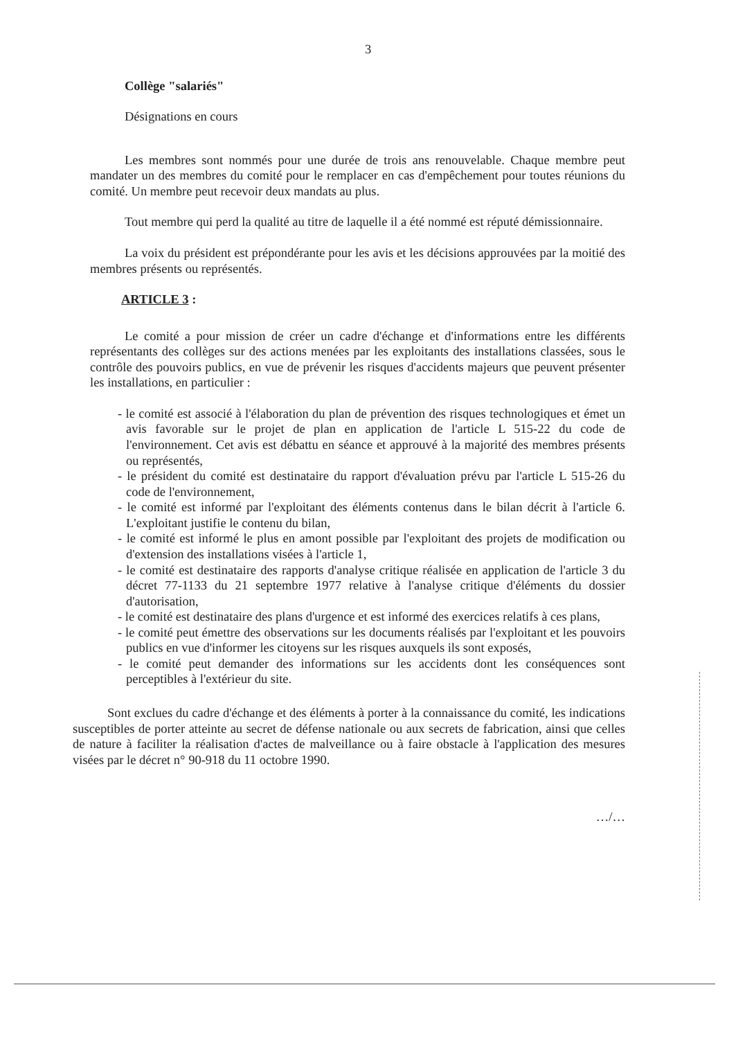3
Collège "salariés"
Désignations en cours
Les membres sont nommés pour une durée de trois ans renouvelable. Chaque membre peut mandater un des membres du comité pour le remplacer en cas d'empêchement pour toutes réunions du comité. Un membre peut recevoir deux mandats au plus.
Tout membre qui perd la qualité au titre de laquelle il a été nommé est réputé démissionnaire.
La voix du président est prépondérante pour les avis et les décisions approuvées par la moitié des membres présents ou représentés.
ARTICLE 3 :
Le comité a pour mission de créer un cadre d'échange et d'informations entre les différents représentants des collèges sur des actions menées par les exploitants des installations classées, sous le contrôle des pouvoirs publics, en vue de prévenir les risques d'accidents majeurs que peuvent présenter les installations, en particulier :
- le comité est associé à l'élaboration du plan de prévention des risques technologiques et émet un avis favorable sur le projet de plan en application de l'article L 515-22 du code de l'environnement. Cet avis est débattu en séance et approuvé à la majorité des membres présents ou représentés,
- le président du comité est destinataire du rapport d'évaluation prévu par l'article L 515-26 du code de l'environnement,
- le comité est informé par l'exploitant des éléments contenus dans le bilan décrit à l'article 6. L'exploitant justifie le contenu du bilan,
- le comité est informé le plus en amont possible par l'exploitant des projets de modification ou d'extension des installations visées à l'article 1,
- le comité est destinataire des rapports d'analyse critique réalisée en application de l'article 3 du décret 77-1133 du 21 septembre 1977 relative à l'analyse critique d'éléments du dossier d'autorisation,
- le comité est destinataire des plans d'urgence et est informé des exercices relatifs à ces plans,
- le comité peut émettre des observations sur les documents réalisés par l'exploitant et les pouvoirs publics en vue d'informer les citoyens sur les risques auxquels ils sont exposés,
- le comité peut demander des informations sur les accidents dont les conséquences sont perceptibles à l'extérieur du site.
Sont exclues du cadre d'échange et des éléments à porter à la connaissance du comité, les indications susceptibles de porter atteinte au secret de défense nationale ou aux secrets de fabrication, ainsi que celles de nature à faciliter la réalisation d'actes de malveillance ou à faire obstacle à l'application des mesures visées par le décret n° 90-918 du 11 octobre 1990.
…/…